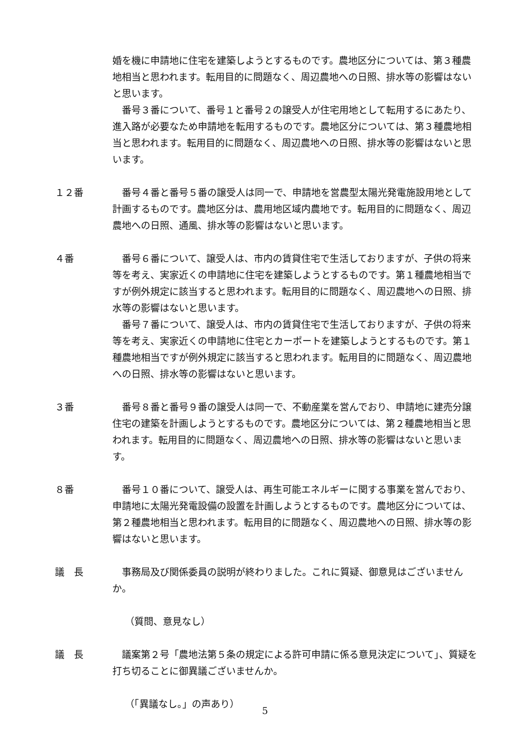婚を機に申請地に住宅を建築しようとするものです。農地区分については、第３種農地相当と思われます。転用目的に問題なく、周辺農地への日照、排水等の影響はないと思います。
番号３番について、番号１と番号２の譲受人が住宅用地として転用するにあたり、進入路が必要なため申請地を転用するものです。農地区分については、第３種農地相当と思われます。転用目的に問題なく、周辺農地への日照、排水等の影響はないと思います。
１２番 番号４番と番号５番の譲受人は同一で、申請地を営農型太陽光発電施設用地として計画するものです。農地区分は、農用地区域内農地です。転用目的に問題なく、周辺農地への日照、通風、排水等の影響はないと思います。
４番 番号６番について、譲受人は、市内の賃貸住宅で生活しておりますが、子供の将来等を考え、実家近くの申請地に住宅を建築しようとするものです。第１種農地相当ですが例外規定に該当すると思われます。転用目的に問題なく、周辺農地への日照、排水等の影響はないと思います。
番号７番について、譲受人は、市内の賃貸住宅で生活しておりますが、子供の将来等を考え、実家近くの申請地に住宅とカーポートを建築しようとするものです。第１種農地相当ですが例外規定に該当すると思われます。転用目的に問題なく、周辺農地への日照、排水等の影響はないと思います。
３番 番号８番と番号９番の譲受人は同一で、不動産業を営んでおり、申請地に建売分譲住宅の建築を計画しようとするものです。農地区分については、第２種農地相当と思われます。転用目的に問題なく、周辺農地への日照、排水等の影響はないと思います。
８番 番号１０番について、譲受人は、再生可能エネルギーに関する事業を営んでおり、申請地に太陽光発電設備の設置を計画しようとするものです。農地区分については、第２種農地相当と思われます。転用目的に問題なく、周辺農地への日照、排水等の影響はないと思います。
議　長 事務局及び関係委員の説明が終わりました。これに質疑、御意見はございませんか。
（質問、意見なし）
議　長 議案第２号「農地法第５条の規定による許可申請に係る意見決定について」、質疑を打ち切ることに御異議ございませんか。
（「異議なし。」の声あり）
5